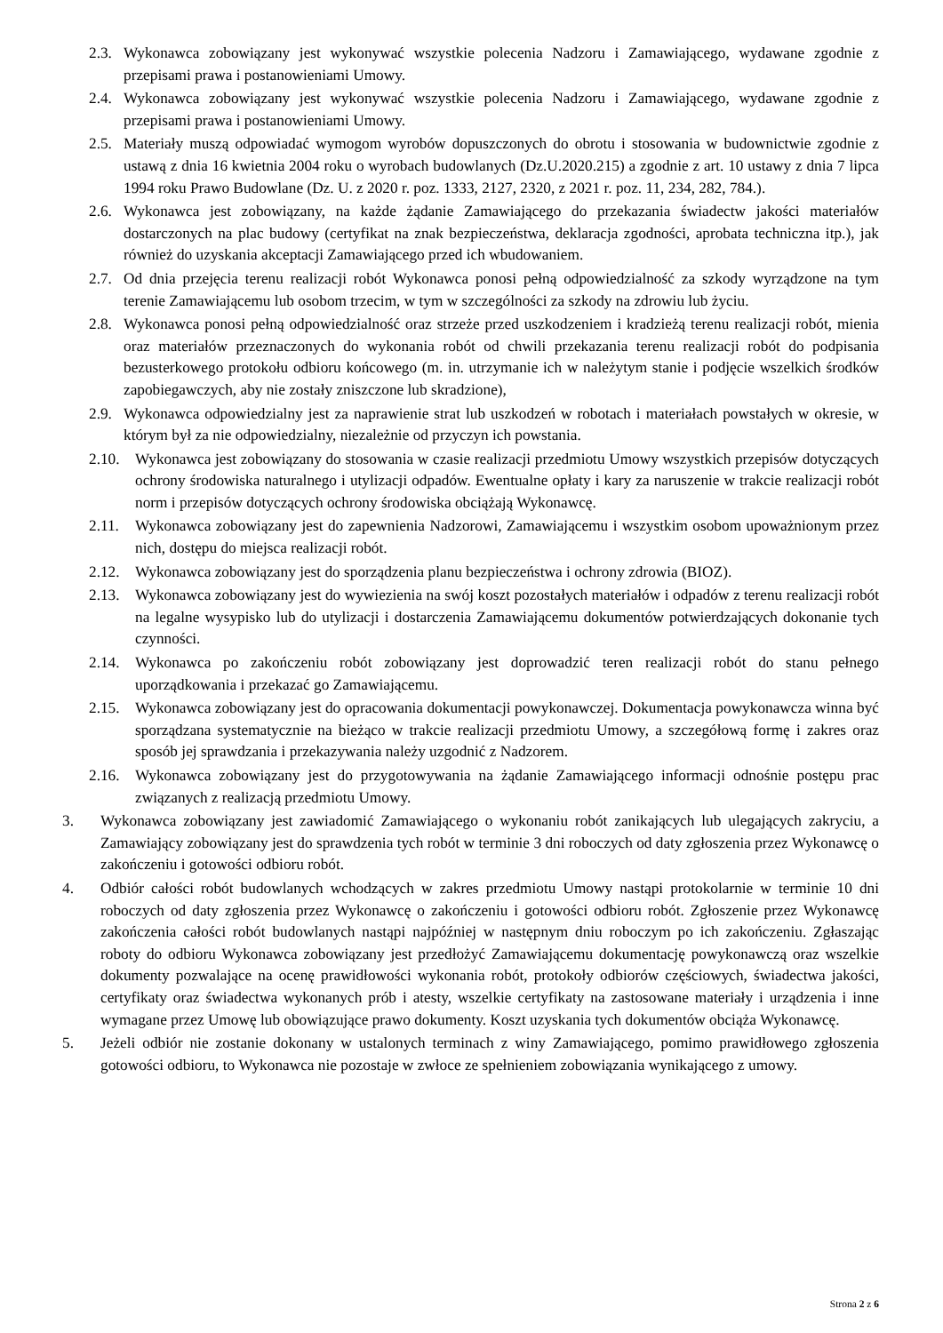2.3. Wykonawca zobowiązany jest wykonywać wszystkie polecenia Nadzoru i Zamawiającego, wydawane zgodnie z przepisami prawa i postanowieniami Umowy.
2.4. Wykonawca zobowiązany jest wykonywać wszystkie polecenia Nadzoru i Zamawiającego, wydawane zgodnie z przepisami prawa i postanowieniami Umowy.
2.5. Materiały muszą odpowiadać wymogom wyrobów dopuszczonych do obrotu i stosowania w budownictwie zgodnie z ustawą z dnia 16 kwietnia 2004 roku o wyrobach budowlanych (Dz.U.2020.215) a zgodnie z art. 10 ustawy z dnia 7 lipca 1994 roku Prawo Budowlane (Dz. U. z 2020 r. poz. 1333, 2127, 2320, z 2021 r. poz. 11, 234, 282, 784.).
2.6. Wykonawca jest zobowiązany, na każde żądanie Zamawiającego do przekazania świadectw jakości materiałów dostarczonych na plac budowy (certyfikat na znak bezpieczeństwa, deklaracja zgodności, aprobata techniczna itp.), jak również do uzyskania akceptacji Zamawiającego przed ich wbudowaniem.
2.7. Od dnia przejęcia terenu realizacji robót Wykonawca ponosi pełną odpowiedzialność za szkody wyrządzone na tym terenie Zamawiającemu lub osobom trzecim, w tym w szczególności za szkody na zdrowiu lub życiu.
2.8. Wykonawca ponosi pełną odpowiedzialność oraz strzeże przed uszkodzeniem i kradzieżą terenu realizacji robót, mienia oraz materiałów przeznaczonych do wykonania robót od chwili przekazania terenu realizacji robót do podpisania bezusterkowego protokołu odbioru końcowego (m. in. utrzymanie ich w należytym stanie i podjęcie wszelkich środków zapobiegawczych, aby nie zostały zniszczone lub skradzione),
2.9. Wykonawca odpowiedzialny jest za naprawienie strat lub uszkodzeń w robotach i materiałach powstałych w okresie, w którym był za nie odpowiedzialny, niezależnie od przyczyn ich powstania.
2.10. Wykonawca jest zobowiązany do stosowania w czasie realizacji przedmiotu Umowy wszystkich przepisów dotyczących ochrony środowiska naturalnego i utylizacji odpadów. Ewentualne opłaty i kary za naruszenie w trakcie realizacji robót norm i przepisów dotyczących ochrony środowiska obciążają Wykonawcę.
2.11. Wykonawca zobowiązany jest do zapewnienia Nadzorowi, Zamawiającemu i wszystkim osobom upoważnionym przez nich, dostępu do miejsca realizacji robót.
2.12. Wykonawca zobowiązany jest do sporządzenia planu bezpieczeństwa i ochrony zdrowia (BIOZ).
2.13. Wykonawca zobowiązany jest do wywiezienia na swój koszt pozostałych materiałów i odpadów z terenu realizacji robót na legalne wysypisko lub do utylizacji i dostarczenia Zamawiającemu dokumentów potwierdzających dokonanie tych czynności.
2.14. Wykonawca po zakończeniu robót zobowiązany jest doprowadzić teren realizacji robót do stanu pełnego uporządkowania i przekazać go Zamawiającemu.
2.15. Wykonawca zobowiązany jest do opracowania dokumentacji powykonawczej. Dokumentacja powykonawcza winna być sporządzana systematycznie na bieżąco w trakcie realizacji przedmiotu Umowy, a szczegółową formę i zakres oraz sposób jej sprawdzania i przekazywania należy uzgodnić z Nadzorem.
2.16. Wykonawca zobowiązany jest do przygotowywania na żądanie Zamawiającego informacji odnośnie postępu prac związanych z realizacją przedmiotu Umowy.
3. Wykonawca zobowiązany jest zawiadomić Zamawiającego o wykonaniu robót zanikających lub ulegających zakryciu, a Zamawiający zobowiązany jest do sprawdzenia tych robót w terminie 3 dni roboczych od daty zgłoszenia przez Wykonawcę o zakończeniu i gotowości odbioru robót.
4. Odbiór całości robót budowlanych wchodzących w zakres przedmiotu Umowy nastąpi protokolarnie w terminie 10 dni roboczych od daty zgłoszenia przez Wykonawcę o zakończeniu i gotowości odbioru robót. Zgłoszenie przez Wykonawcę zakończenia całości robót budowlanych nastąpi najpóźniej w następnym dniu roboczym po ich zakończeniu. Zgłaszając roboty do odbioru Wykonawca zobowiązany jest przedłożyć Zamawiającemu dokumentację powykonawczą oraz wszelkie dokumenty pozwalające na ocenę prawidłowości wykonania robót, protokoły odbiorów częściowych, świadectwa jakości, certyfikaty oraz świadectwa wykonanych prób i atesty, wszelkie certyfikaty na zastosowane materiały i urządzenia i inne wymagane przez Umowę lub obowiązujące prawo dokumenty. Koszt uzyskania tych dokumentów obciąża Wykonawcę.
5. Jeżeli odbiór nie zostanie dokonany w ustalonych terminach z winy Zamawiającego, pomimo prawidłowego zgłoszenia gotowości odbioru, to Wykonawca nie pozostaje w zwłoce ze spełnieniem zobowiązania wynikającego z umowy.
Strona 2 z 6